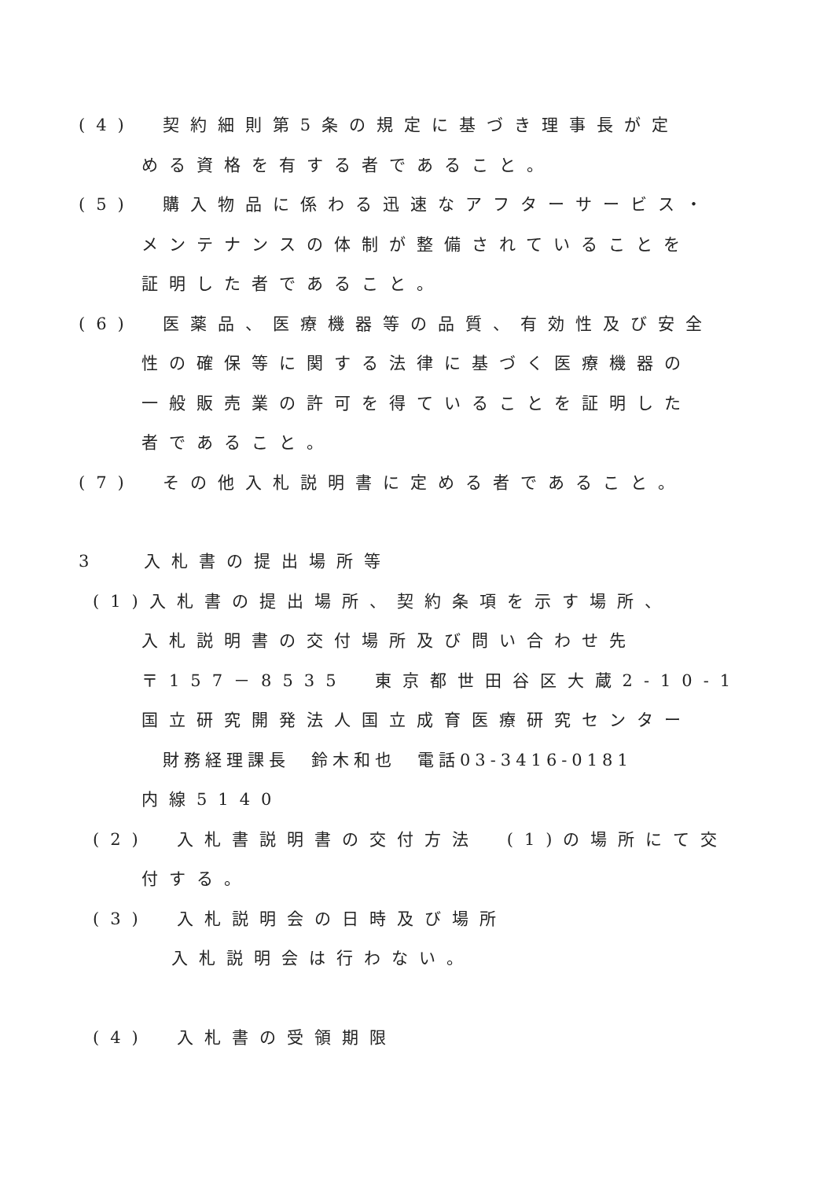(4)　契約細則第5条の規定に基づき理事長が定
める資格を有する者であること。
(5)　購入物品に係わる迅速なアフターサービス・
メンテナンスの体制が整備されていることを
証明した者であること。
(6)　医薬品、医療機器等の品質、有効性及び安全
性の確保等に関する法律に基づく医療機器の
一般販売業の許可を得ていることを証明した
者であること。
(7)　その他入札説明書に定める者であること。
3　 入札書の提出場所等
(1)入札書の提出場所、契約条項を示す場所、
入札説明書の交付場所及び問い合わせ先
〒157－8535　東京都世田谷区大蔵2-10-1
国立研究開発法人国立成育医療研究センター
　財務経理課長　鈴木和也　電話03-3416-0181
内線5140
(2)　入札書説明書の交付方法　(1)の場所にて交
付する。
(3)　入札説明会の日時及び場所
入札説明会は行わない。
(4)　入札書の受領期限